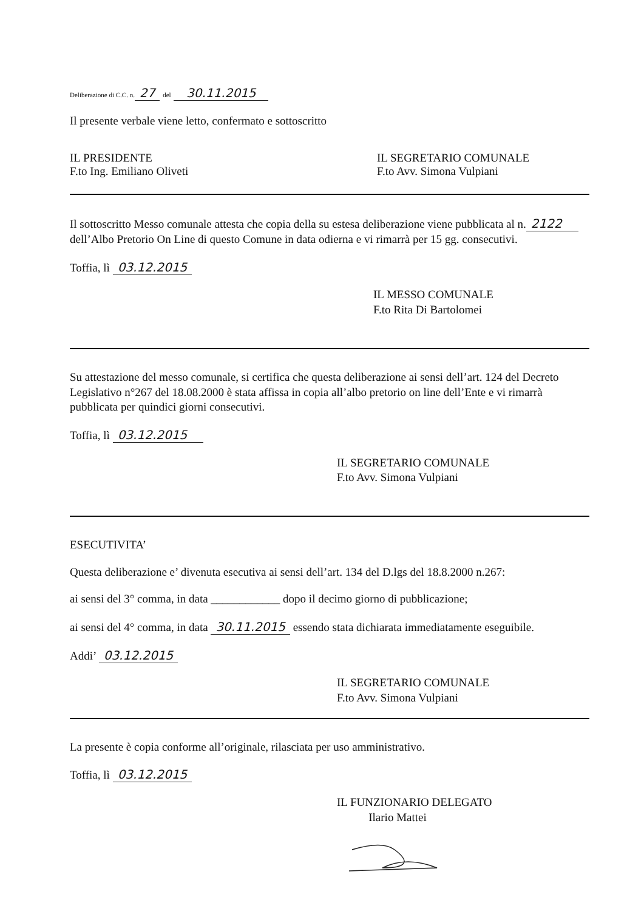Deliberazione di C.C. n. 27 del 30.11.2015
Il presente verbale viene letto, confermato e sottoscritto
IL PRESIDENTE
F.to Ing. Emiliano Oliveti
IL SEGRETARIO COMUNALE
F.to Avv. Simona Vulpiani
Il sottoscritto Messo comunale attesta che copia della su estesa deliberazione viene pubblicata al n. 2122 dell’Albo Pretorio On Line di questo Comune in data odierna e vi rimarrà per 15 gg. consecutivi.
Toffia, lì 03.12.2015
IL MESSO COMUNALE
F.to Rita Di Bartolomei
Su attestazione del messo comunale, si certifica che questa deliberazione ai sensi dell’art. 124 del Decreto Legislativo n°267 del 18.08.2000 è stata affissa in copia all’albo pretorio on line dell’Ente e vi rimarrà pubblicata per quindici giorni consecutivi.
Toffia, lì 03.12.2015
IL SEGRETARIO COMUNALE
F.to Avv. Simona Vulpiani
ESECUTIVITA’
Questa deliberazione e’ divenuta esecutiva ai sensi dell’art. 134 del D.lgs del 18.8.2000 n.267:
ai sensi del 3° comma, in data ____________ dopo il decimo giorno di pubblicazione;
ai sensi del 4° comma, in data 30.11.2015 essendo stata dichiarata immediatamente eseguibile.
Addi’ 03.12.2015
IL SEGRETARIO COMUNALE
F.to Avv. Simona Vulpiani
La presente è copia conforme all’originale, rilasciata per uso amministrativo.
Toffia, lì 03.12.2015
IL FUNZIONARIO DELEGATO
Ilario Mattei